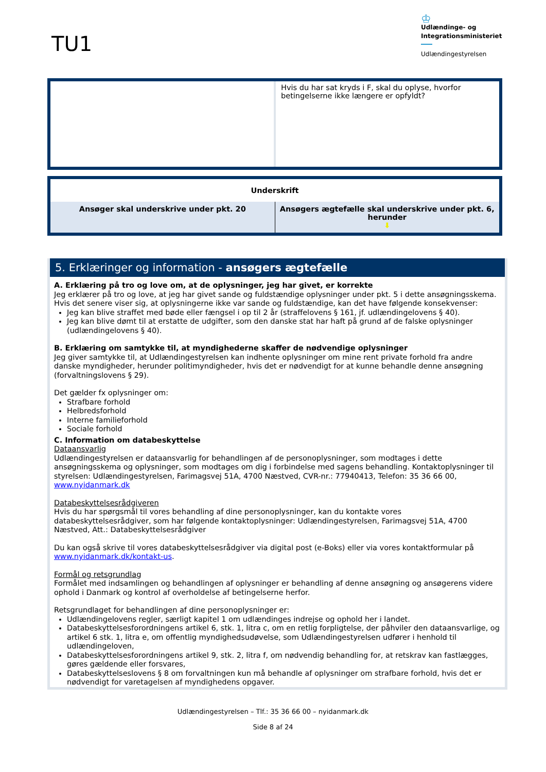TU1
♔
Udlændinge- og
Integrationsministeriet
Udlændingestyrelsen
| | Hvis du har sat kryds i F, skal du oplyse, hvorfor betingelserne ikke længere er opfyldt? |
| Underskrift | |
| Ansøger skal underskrive under pkt. 20 | Ansøgers ægtefælle skal underskrive under pkt. 6, herunder ⬇ |
5. Erklæringer og information - ansøgers ægtefælle
A. Erklæring på tro og love om, at de oplysninger, jeg har givet, er korrekte
Jeg erklærer på tro og love, at jeg har givet sande og fuldstændige oplysninger under pkt. 5 i dette ansøgningsskema. Hvis det senere viser sig, at oplysningerne ikke var sande og fuldstændige, kan det have følgende konsekvenser:
Jeg kan blive straffet med bøde eller fængsel i op til 2 år (straffelovens § 161, jf. udlændingelovens § 40).
Jeg kan blive dømt til at erstatte de udgifter, som den danske stat har haft på grund af de falske oplysninger (udlændingelovens § 40).
B. Erklæring om samtykke til, at myndighederne skaffer de nødvendige oplysninger
Jeg giver samtykke til, at Udlændingestyrelsen kan indhente oplysninger om mine rent private forhold fra andre danske myndigheder, herunder politimyndigheder, hvis det er nødvendigt for at kunne behandle denne ansøgning (forvaltningslovens § 29).
Det gælder fx oplysninger om:
Strafbare forhold
Helbredsforhold
Interne familieforhold
Sociale forhold
C. Information om databeskyttelse
Dataansvarlig
Udlændingestyrelsen er dataansvarlig for behandlingen af de personoplysninger, som modtages i dette ansøgningsskema og oplysninger, som modtages om dig i forbindelse med sagens behandling. Kontaktoplysninger til styrelsen: Udlændingestyrelsen, Farimagsvej 51A, 4700 Næstved, CVR-nr.: 77940413, Telefon: 35 36 66 00, www.nyidanmark.dk
Databeskyttelsesrådgiveren
Hvis du har spørgsmål til vores behandling af dine personoplysninger, kan du kontakte vores databeskyttelsesrådgiver, som har følgende kontaktoplysninger: Udlændingestyrelsen, Farimagsvej 51A, 4700 Næstved, Att.: Databeskyttelsesrådgiver
Du kan også skrive til vores databeskyttelsesrådgiver via digital post (e-Boks) eller via vores kontaktformular på www.nyidanmark.dk/kontakt-us.
Formål og retsgrundlag
Formålet med indsamlingen og behandlingen af oplysninger er behandling af denne ansøgning og ansøgerens videre ophold i Danmark og kontrol af overholdelse af betingelserne herfor.
Retsgrundlaget for behandlingen af dine personoplysninger er:
Udlændingelovens regler, særligt kapitel 1 om udlændinges indrejse og ophold her i landet.
Databeskyttelsesforordningens artikel 6, stk. 1, litra c, om en retlig forpligtelse, der påhviler den dataansvarlige, og artikel 6 stk. 1, litra e, om offentlig myndighedsudøvelse, som Udlændingestyrelsen udfører i henhold til udlændingeloven,
Databeskyttelsesforordningens artikel 9, stk. 2, litra f, om nødvendig behandling for, at retskrav kan fastlægges, gøres gældende eller forsvares,
Databeskyttelseslovens § 8 om forvaltningen kun må behandle af oplysninger om strafbare forhold, hvis det er nødvendigt for varetagelsen af myndighedens opgaver.
Udlændingestyrelsen – Tlf.: 35 36 66 00 – nyidanmark.dk
Side 8 af 24